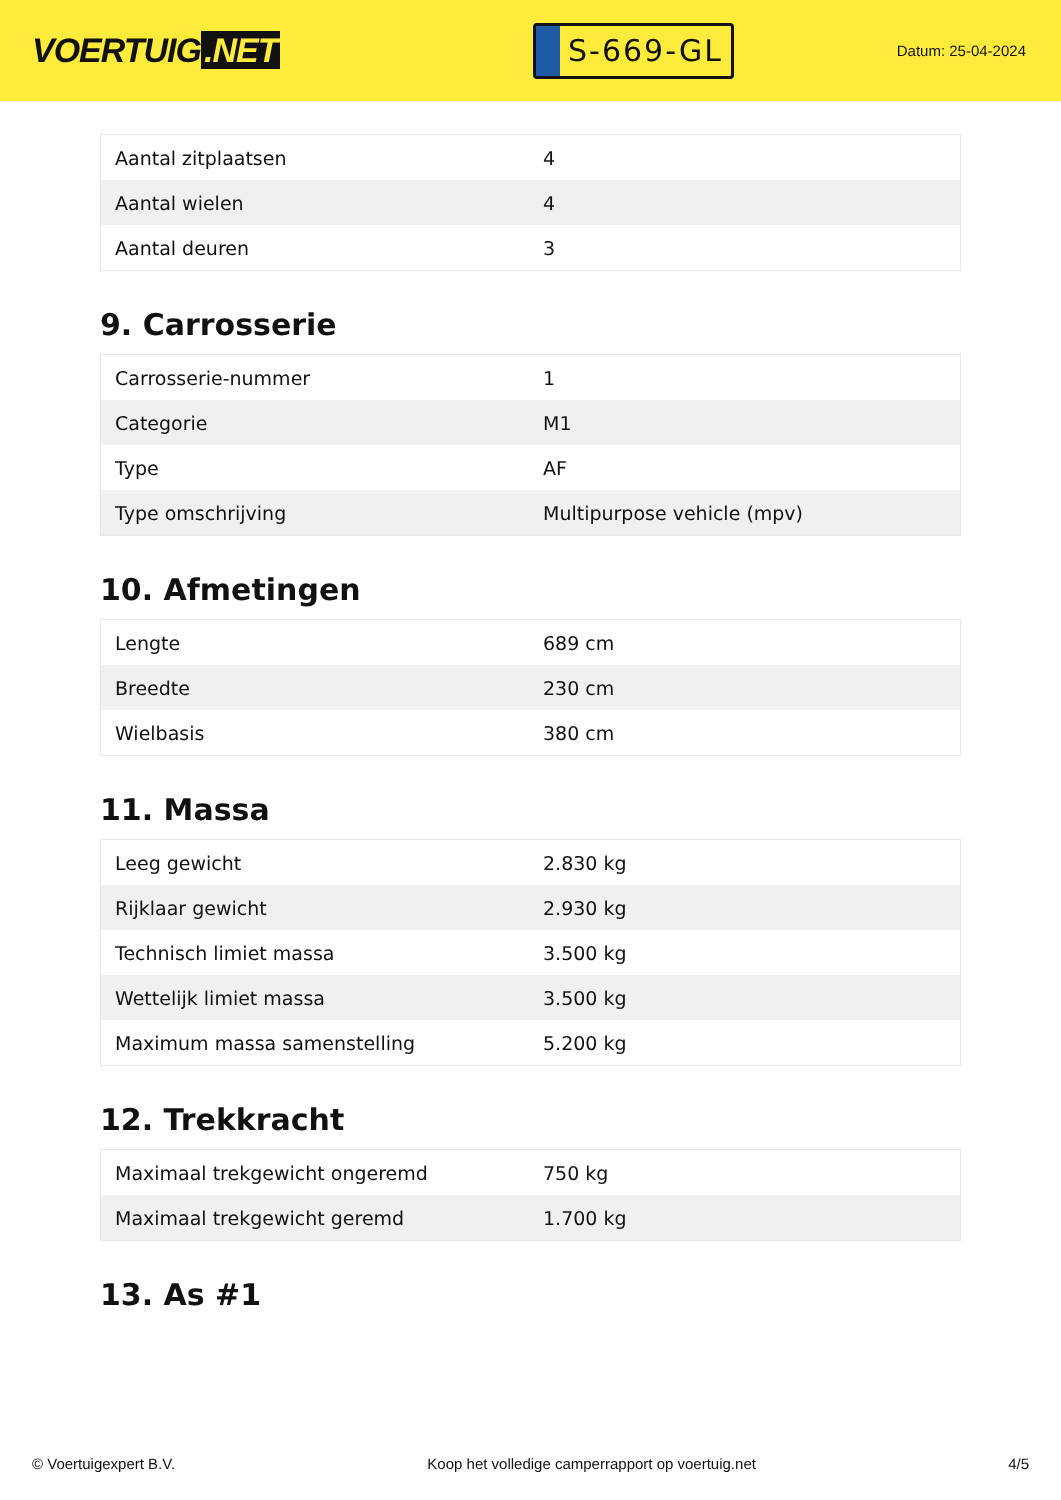VOERTUIG.NET
S-669-GL
Datum: 25-04-2024
| Aantal zitplaatsen | 4 |
| Aantal wielen | 4 |
| Aantal deuren | 3 |
9. Carrosserie
| Carrosserie-nummer | 1 |
| Categorie | M1 |
| Type | AF |
| Type omschrijving | Multipurpose vehicle (mpv) |
10. Afmetingen
| Lengte | 689 cm |
| Breedte | 230 cm |
| Wielbasis | 380 cm |
11. Massa
| Leeg gewicht | 2.830 kg |
| Rijklaar gewicht | 2.930 kg |
| Technisch limiet massa | 3.500 kg |
| Wettelijk limiet massa | 3.500 kg |
| Maximum massa samenstelling | 5.200 kg |
12. Trekkracht
| Maximaal trekgewicht ongeremd | 750 kg |
| Maximaal trekgewicht geremd | 1.700 kg |
13. As #1
© Voertuigexpert B.V. Koop het volledige camperrapport op voertuig.net 4/5